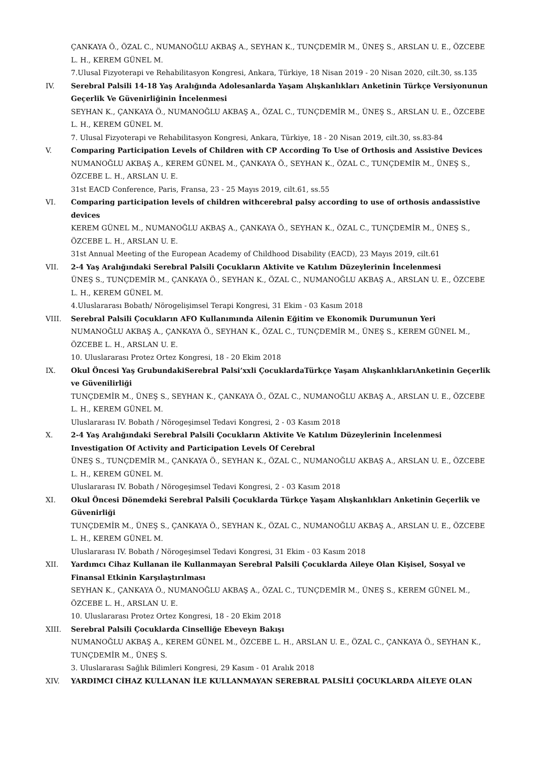ÇANKAYA Ö., ÖZAL C., NUMANOĞLU AKBAŞ A., SEYHAN K., TUNÇDEMİR M., ÜNEŞ S., ARSLAN U. E., ÖZCEBE L. H., KEREM GÜNEL M.
7.Ulusal Fizyoterapi ve Rehabilitasyon Kongresi, Ankara, Türkiye, 18 Nisan 2019 - 20 Nisan 2020, cilt.30, ss.135
IV. Serebral Palsili 14-18 Yaş Aralığında Adolesanlarda Yaşam Alışkanlıkları Anketinin Türkçe Versiyonunun Geçerlik Ve Güvenirliğinin İncelenmesi
SEYHAN K., ÇANKAYA Ö., NUMANOĞLU AKBAŞ A., ÖZAL C., TUNÇDEMİR M., ÜNEŞ S., ARSLAN U. E., ÖZCEBE L. H., KEREM GÜNEL M.
7. Ulusal Fizyoterapi ve Rehabilitasyon Kongresi, Ankara, Türkiye, 18 - 20 Nisan 2019, cilt.30, ss.83-84
V. Comparing Participation Levels of Children with CP According To Use of Orthosis and Assistive Devices
NUMANOĞLU AKBAŞ A., KEREM GÜNEL M., ÇANKAYA Ö., SEYHAN K., ÖZAL C., TUNÇDEMİR M., ÜNEŞ S., ÖZCEBE L. H., ARSLAN U. E.
31st EACD Conference, Paris, Fransa, 23 - 25 Mayıs 2019, cilt.61, ss.55
VI. Comparing participation levels of children withcerebral palsy according to use of orthosis andassistive devices
KEREM GÜNEL M., NUMANOĞLU AKBAŞ A., ÇANKAYA Ö., SEYHAN K., ÖZAL C., TUNÇDEMİR M., ÜNEŞ S., ÖZCEBE L. H., ARSLAN U. E.
31st Annual Meeting of the European Academy of Childhood Disability (EACD), 23 Mayıs 2019, cilt.61
VII. 2-4 Yaş Aralığındaki Serebral Palsili Çocukların Aktivite ve Katılım Düzeylerinin İncelenmesi
ÜNEŞ S., TUNÇDEMİR M., ÇANKAYA Ö., SEYHAN K., ÖZAL C., NUMANOĞLU AKBAŞ A., ARSLAN U. E., ÖZCEBE L. H., KEREM GÜNEL M.
4.Uluslararası Bobath/ Nörogelişimsel Terapi Kongresi, 31 Ekim - 03 Kasım 2018
VIII. Serebral Palsili Çocukların AFO Kullanımında Ailenin Eğitim ve Ekonomik Durumunun Yeri
NUMANOĞLU AKBAŞ A., ÇANKAYA Ö., SEYHAN K., ÖZAL C., TUNÇDEMİR M., ÜNEŞ S., KEREM GÜNEL M., ÖZCEBE L. H., ARSLAN U. E.
10. Uluslararası Protez Ortez Kongresi, 18 - 20 Ekim 2018
IX. Okul Öncesi Yaş GrubundakiSerebral Palsi’xxli ÇocuklardaTürkçe Yaşam AlışkanlıklarıAnketinin Geçerlik ve Güvenilirliği
TUNÇDEMİR M., ÜNEŞ S., SEYHAN K., ÇANKAYA Ö., ÖZAL C., NUMANOĞLU AKBAŞ A., ARSLAN U. E., ÖZCEBE L. H., KEREM GÜNEL M.
Uluslararası IV. Bobath / Nörogeşimsel Tedavi Kongresi, 2 - 03 Kasım 2018
X. 2-4 Yaş Aralığındaki Serebral Palsili Çocukların Aktivite Ve Katılım Düzeylerinin İncelenmesi Investigation Of Activity and Participation Levels Of Cerebral
ÜNEŞ S., TUNÇDEMİR M., ÇANKAYA Ö., SEYHAN K., ÖZAL C., NUMANOĞLU AKBAŞ A., ARSLAN U. E., ÖZCEBE L. H., KEREM GÜNEL M.
Uluslararası IV. Bobath / Nörogeşimsel Tedavi Kongresi, 2 - 03 Kasım 2018
XI. Okul Öncesi Dönemdeki Serebral Palsili Çocuklarda Türkçe Yaşam Alışkanlıkları Anketinin Geçerlik ve Güvenirliği
TUNÇDEMİR M., ÜNEŞ S., ÇANKAYA Ö., SEYHAN K., ÖZAL C., NUMANOĞLU AKBAŞ A., ARSLAN U. E., ÖZCEBE L. H., KEREM GÜNEL M.
Uluslararası IV. Bobath / Nörogeşimsel Tedavi Kongresi, 31 Ekim - 03 Kasım 2018
XII. Yardımcı Cihaz Kullanan ile Kullanmayan Serebral Palsili Çocuklarda Aileye Olan Kişisel, Sosyal ve Finansal Etkinin Karşılaştırılması
SEYHAN K., ÇANKAYA Ö., NUMANOĞLU AKBAŞ A., ÖZAL C., TUNÇDEMİR M., ÜNEŞ S., KEREM GÜNEL M., ÖZCEBE L. H., ARSLAN U. E.
10. Uluslararası Protez Ortez Kongresi, 18 - 20 Ekim 2018
XIII. Serebral Palsili Çocuklarda Cinselliğe Ebeveyn Bakışı
NUMANOĞLU AKBAŞ A., KEREM GÜNEL M., ÖZCEBE L. H., ARSLAN U. E., ÖZAL C., ÇANKAYA Ö., SEYHAN K., TUNÇDEMİR M., ÜNEŞ S.
3. Uluslararası Sağlık Bilimleri Kongresi, 29 Kasım - 01 Aralık 2018
XIV. YARDIMCI CİHAZ KULLANAN İLE KULLANMAYAN SEREBRAL PALSİLİ ÇOCUKLARDA AİLEYE OLAN